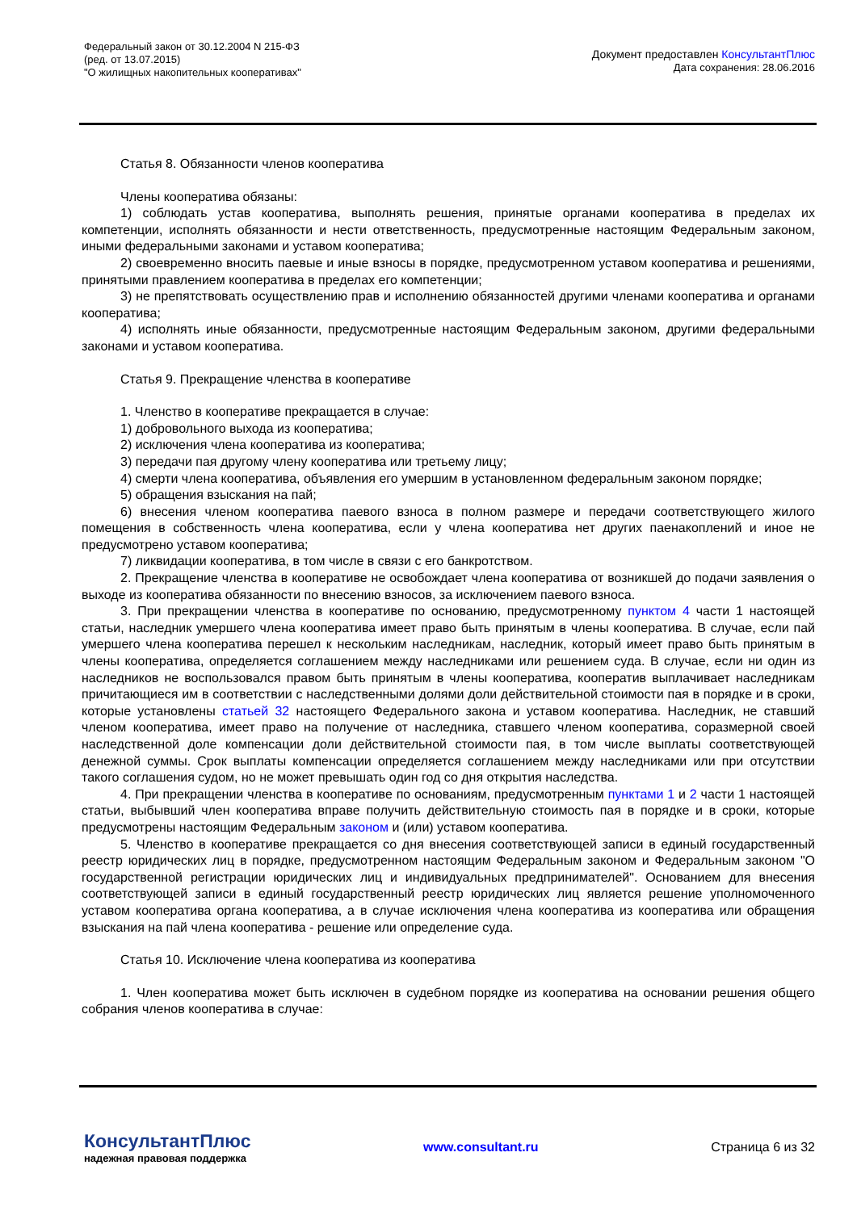Федеральный закон от 30.12.2004 N 215-ФЗ
(ред. от 13.07.2015)
"О жилищных накопительных кооперативах"
Документ предоставлен КонсультантПлюс
Дата сохранения: 28.06.2016
Статья 8. Обязанности членов кооператива
Члены кооператива обязаны:
1) соблюдать устав кооператива, выполнять решения, принятые органами кооператива в пределах их компетенции, исполнять обязанности и нести ответственность, предусмотренные настоящим Федеральным законом, иными федеральными законами и уставом кооператива;
2) своевременно вносить паевые и иные взносы в порядке, предусмотренном уставом кооператива и решениями, принятыми правлением кооператива в пределах его компетенции;
3) не препятствовать осуществлению прав и исполнению обязанностей другими членами кооператива и органами кооператива;
4) исполнять иные обязанности, предусмотренные настоящим Федеральным законом, другими федеральными законами и уставом кооператива.
Статья 9. Прекращение членства в кооперативе
1. Членство в кооперативе прекращается в случае:
1) добровольного выхода из кооператива;
2) исключения члена кооператива из кооператива;
3) передачи пая другому члену кооператива или третьему лицу;
4) смерти члена кооператива, объявления его умершим в установленном федеральным законом порядке;
5) обращения взыскания на пай;
6) внесения членом кооператива паевого взноса в полном размере и передачи соответствующего жилого помещения в собственность члена кооператива, если у члена кооператива нет других паенакоплений и иное не предусмотрено уставом кооператива;
7) ликвидации кооператива, в том числе в связи с его банкротством.
2. Прекращение членства в кооперативе не освобождает члена кооператива от возникшей до подачи заявления о выходе из кооператива обязанности по внесению взносов, за исключением паевого взноса.
3. При прекращении членства в кооперативе по основанию, предусмотренному пунктом 4 части 1 настоящей статьи, наследник умершего члена кооператива имеет право быть принятым в члены кооператива. В случае, если пай умершего члена кооператива перешел к нескольким наследникам, наследник, который имеет право быть принятым в члены кооператива, определяется соглашением между наследниками или решением суда. В случае, если ни один из наследников не воспользовался правом быть принятым в члены кооператива, кооператив выплачивает наследникам причитающиеся им в соответствии с наследственными долями доли действительной стоимости пая в порядке и в сроки, которые установлены статьей 32 настоящего Федерального закона и уставом кооператива. Наследник, не ставший членом кооператива, имеет право на получение от наследника, ставшего членом кооператива, соразмерной своей наследственной доле компенсации доли действительной стоимости пая, в том числе выплаты соответствующей денежной суммы. Срок выплаты компенсации определяется соглашением между наследниками или при отсутствии такого соглашения судом, но не может превышать один год со дня открытия наследства.
4. При прекращении членства в кооперативе по основаниям, предусмотренным пунктами 1 и 2 части 1 настоящей статьи, выбывший член кооператива вправе получить действительную стоимость пая в порядке и в сроки, которые предусмотрены настоящим Федеральным законом и (или) уставом кооператива.
5. Членство в кооперативе прекращается со дня внесения соответствующей записи в единый государственный реестр юридических лиц в порядке, предусмотренном настоящим Федеральным законом и Федеральным законом "О государственной регистрации юридических лиц и индивидуальных предпринимателей". Основанием для внесения соответствующей записи в единый государственный реестр юридических лиц является решение уполномоченного уставом кооператива органа кооператива, а в случае исключения члена кооператива из кооператива или обращения взыскания на пай члена кооператива - решение или определение суда.
Статья 10. Исключение члена кооператива из кооператива
1. Член кооператива может быть исключен в судебном порядке из кооператива на основании решения общего собрания членов кооператива в случае:
КонсультантПлюс
надежная правовая поддержка
www.consultant.ru Страница 6 из 32